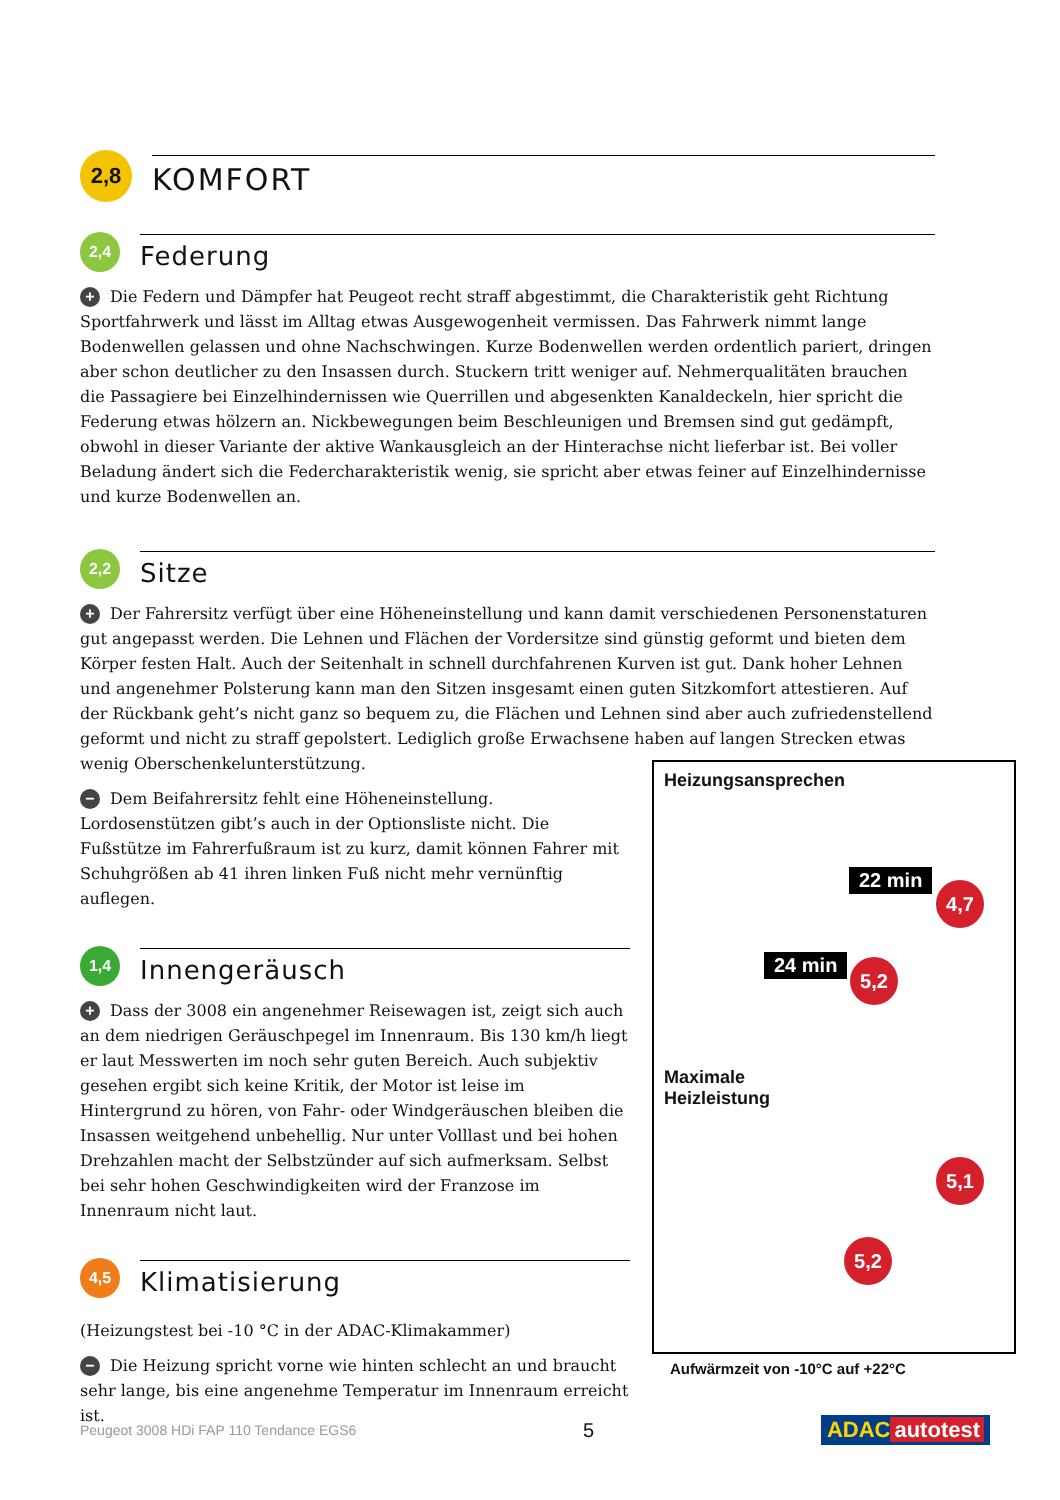2,8
KOMFORT
2,4
Federung
+ Die Federn und Dämpfer hat Peugeot recht straff abgestimmt, die Charakteristik geht Richtung Sportfahrwerk und lässt im Alltag etwas Ausgewogenheit vermissen. Das Fahrwerk nimmt lange Bodenwellen gelassen und ohne Nachschwingen. Kurze Bodenwellen werden ordentlich pariert, dringen aber schon deutlicher zu den Insassen durch. Stuckern tritt weniger auf. Nehmerqualitäten brauchen die Passagiere bei Einzelhindernissen wie Querrillen und abgesenkten Kanaldeckeln, hier spricht die Federung etwas hölzern an. Nickbewegungen beim Beschleunigen und Bremsen sind gut gedämpft, obwohl in dieser Variante der aktive Wankausgleich an der Hinterachse nicht lieferbar ist. Bei voller Beladung ändert sich die Federcharakteristik wenig, sie spricht aber etwas feiner auf Einzelhindernisse und kurze Bodenwellen an.
2,2
Sitze
+ Der Fahrersitz verfügt über eine Höheneinstellung und kann damit verschiedenen Personenstaturen gut angepasst werden. Die Lehnen und Flächen der Vordersitze sind günstig geformt und bieten dem Körper festen Halt. Auch der Seitenhalt in schnell durchfahrenen Kurven ist gut. Dank hoher Lehnen und angenehmer Polsterung kann man den Sitzen insgesamt einen guten Sitzkomfort attestieren. Auf der Rückbank geht’s nicht ganz so bequem zu, die Flächen und Lehnen sind aber auch zufriedenstellend geformt und nicht zu straff gepolstert. Lediglich große Erwachsene haben auf langen Strecken etwas wenig Oberschenkelunterstützung.
− Dem Beifahrersitz fehlt eine Höheneinstellung. Lordosenstützen gibt’s auch in der Optionsliste nicht. Die Fußstütze im Fahrerfußraum ist zu kurz, damit können Fahrer mit Schuhgrößen ab 41 ihren linken Fuß nicht mehr vernünftig auflegen.
1,4
Innengeräusch
+ Dass der 3008 ein angenehmer Reisewagen ist, zeigt sich auch an dem niedrigen Geräuschpegel im Innenraum. Bis 130 km/h liegt er laut Messwerten im noch sehr guten Bereich. Auch subjektiv gesehen ergibt sich keine Kritik, der Motor ist leise im Hintergrund zu hören, von Fahr- oder Windgeräuschen bleiben die Insassen weitgehend unbehellig. Nur unter Volllast und bei hohen Drehzahlen macht der Selbstzünder auf sich aufmerksam. Selbst bei sehr hohen Geschwindigkeiten wird der Franzose im Innenraum nicht laut.
4,5
Klimatisierung
(Heizungstest bei -10 °C in der ADAC-Klimakammer)
− Die Heizung spricht vorne wie hinten schlecht an und braucht sehr lange, bis eine angenehme Temperatur im Innenraum erreicht ist.
Heizungsansprechen
22 min
4,7
24 min 5,2
Maximale
Heizleistung
5,1
5,2
Aufwärmzeit von -10°C auf +22°C
Peugeot 3008 HDi FAP 110 Tendance EGS6 5 ADAC autotest